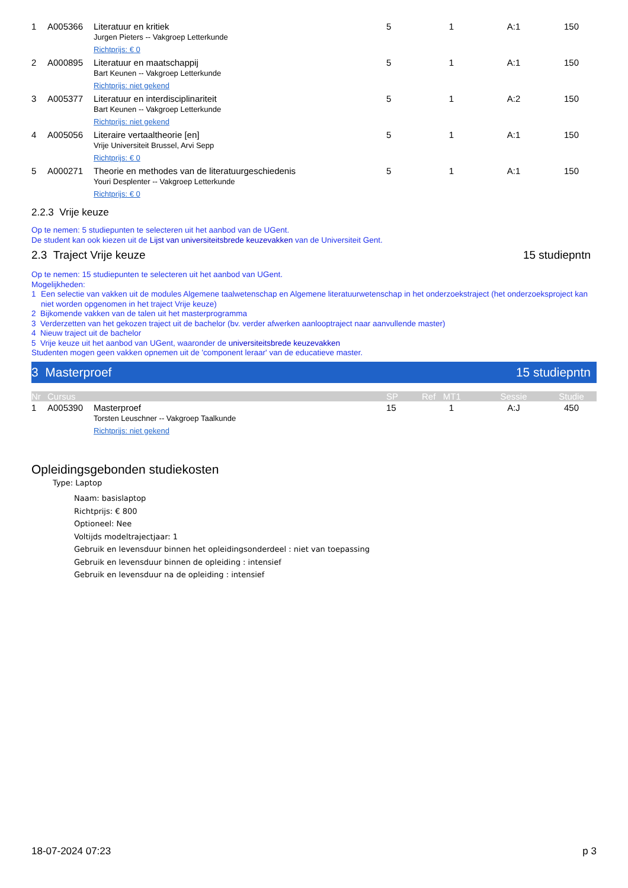| 1 | A005366 | Literatuur en kritiek Jurgen Pieters -- Vakgroep Letterkunde Richtprijs: € 0 | 5 | 1 | A:1 | 150 |
| 2 | A000895 | Literatuur en maatschappij Bart Keunen -- Vakgroep Letterkunde Richtprijs: niet gekend | 5 | 1 | A:1 | 150 |
| 3 | A005377 | Literatuur en interdisciplinariteit Bart Keunen -- Vakgroep Letterkunde Richtprijs: niet gekend | 5 | 1 | A:2 | 150 |
| 4 | A005056 | Literaire vertaaltheorie [en] Vrije Universiteit Brussel, Arvi Sepp Richtprijs: € 0 | 5 | 1 | A:1 | 150 |
| 5 | A000271 | Theorie en methodes van de literatuurgeschiedenis Youri Desplenter -- Vakgroep Letterkunde Richtprijs: € 0 | 5 | 1 | A:1 | 150 |
2.2.3 Vrije keuze
Op te nemen: 5 studiepunten te selecteren uit het aanbod van de UGent.
De student kan ook kiezen uit de Lijst van universiteitsbrede keuzevakken van de Universiteit Gent.
2.3 Traject Vrije keuze 15 studiepntn
Op te nemen: 15 studiepunten te selecteren uit het aanbod van UGent.
Mogelijkheden:
1 Een selectie van vakken uit de modules Algemene taalwetenschap en Algemene literatuurwetenschap in het onderzoekstraject (het onderzoeksproject kan niet worden opgenomen in het traject Vrije keuze)
2 Bijkomende vakken van de talen uit het masterprogramma
3 Verderzetten van het gekozen traject uit de bachelor (bv. verder afwerken aanlooptraject naar aanvullende master)
4 Nieuw traject uit de bachelor
5 Vrije keuze uit het aanbod van UGent, waaronder de universiteitsbrede keuzevakken
Studenten mogen geen vakken opnemen uit de 'component leraar' van de educatieve master.
3 Masterproef 15 studiepntn
| Nr | Cursus | | SP | Ref MT1 | Sessie | Studie |
| --- | --- | --- | --- | --- | --- | --- |
| 1 | A005390 | Masterproef Torsten Leuschner -- Vakgroep Taalkunde Richtprijs: niet gekend | 15 | 1 | A:J | 450 |
Opleidingsgebonden studiekosten
Type: Laptop
Naam: basislaptop
Richtprijs: € 800
Optioneel: Nee
Voltijds modeltrajectjaar: 1
Gebruik en levensduur binnen het opleidingsonderdeel : niet van toepassing
Gebruik en levensduur binnen de opleiding : intensief
Gebruik en levensduur na de opleiding : intensief
18-07-2024 07:23 p 3